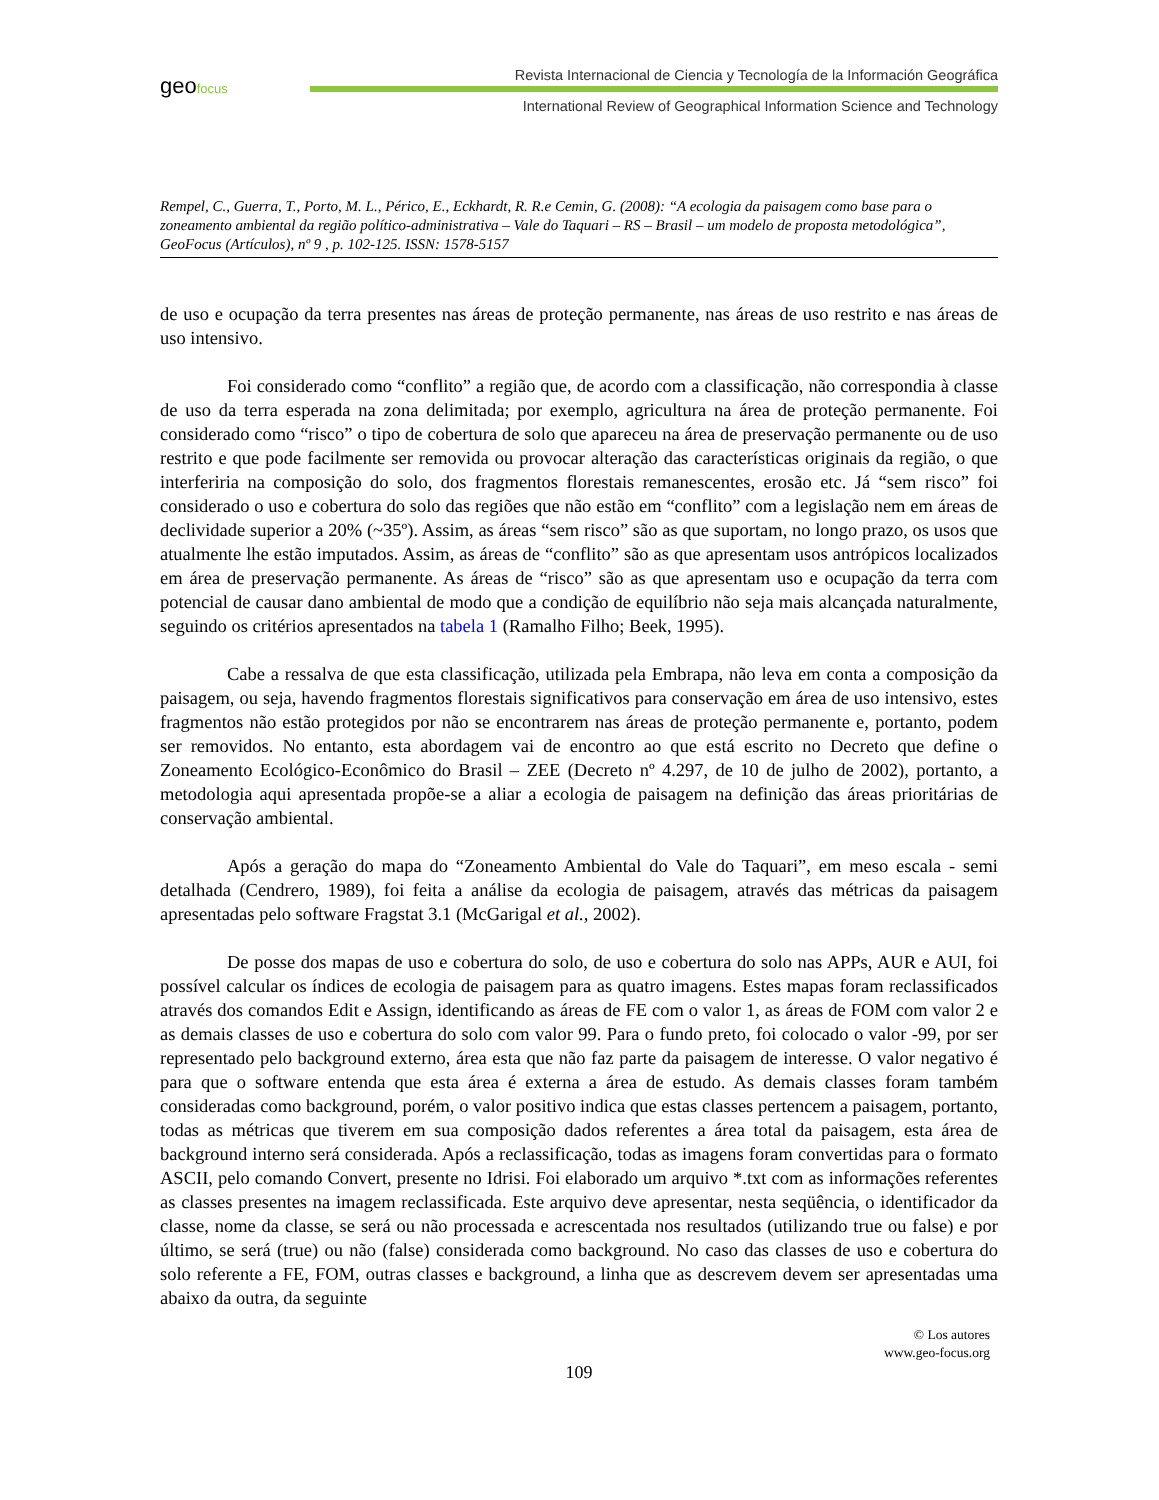geofocus
Revista Internacional de Ciencia y Tecnología de la Información Geográfica
International Review of Geographical Information Science and Technology
Rempel, C., Guerra, T., Porto, M. L., Périco, E., Eckhardt, R. R.e Cemin, G. (2008): “A ecologia da paisagem como base para o zoneamento ambiental da região político-administrativa – Vale do Taquari – RS – Brasil – um modelo de proposta metodológica”, GeoFocus (Artículos), nº 9 , p. 102-125. ISSN: 1578-5157
de uso e ocupação da terra presentes nas áreas de proteção permanente, nas áreas de uso restrito e nas áreas de uso intensivo.
Foi considerado como “conflito” a região que, de acordo com a classificação, não correspondia à classe de uso da terra esperada na zona delimitada; por exemplo, agricultura na área de proteção permanente. Foi considerado como “risco” o tipo de cobertura de solo que apareceu na área de preservação permanente ou de uso restrito e que pode facilmente ser removida ou provocar alteração das características originais da região, o que interferiria na composição do solo, dos fragmentos florestais remanescentes, erosão etc. Já “sem risco” foi considerado o uso e cobertura do solo das regiões que não estão em “conflito” com a legislação nem em áreas de declividade superior a 20% (~35º). Assim, as áreas “sem risco” são as que suportam, no longo prazo, os usos que atualmente lhe estão imputados. Assim, as áreas de “conflito” são as que apresentam usos antrópicos localizados em área de preservação permanente. As áreas de “risco” são as que apresentam uso e ocupação da terra com potencial de causar dano ambiental de modo que a condição de equilíbrio não seja mais alcançada naturalmente, seguindo os critérios apresentados na tabela 1 (Ramalho Filho; Beek, 1995).
Cabe a ressalva de que esta classificação, utilizada pela Embrapa, não leva em conta a composição da paisagem, ou seja, havendo fragmentos florestais significativos para conservação em área de uso intensivo, estes fragmentos não estão protegidos por não se encontrarem nas áreas de proteção permanente e, portanto, podem ser removidos. No entanto, esta abordagem vai de encontro ao que está escrito no Decreto que define o Zoneamento Ecológico-Econômico do Brasil – ZEE (Decreto nº 4.297, de 10 de julho de 2002), portanto, a metodologia aqui apresentada propõe-se a aliar a ecologia de paisagem na definição das áreas prioritárias de conservação ambiental.
Após a geração do mapa do “Zoneamento Ambiental do Vale do Taquari”, em meso escala - semi detalhada (Cendrero, 1989), foi feita a análise da ecologia de paisagem, através das métricas da paisagem apresentadas pelo software Fragstat 3.1 (McGarigal et al., 2002).
De posse dos mapas de uso e cobertura do solo, de uso e cobertura do solo nas APPs, AUR e AUI, foi possível calcular os índices de ecologia de paisagem para as quatro imagens. Estes mapas foram reclassificados através dos comandos Edit e Assign, identificando as áreas de FE com o valor 1, as áreas de FOM com valor 2 e as demais classes de uso e cobertura do solo com valor 99. Para o fundo preto, foi colocado o valor -99, por ser representado pelo background externo, área esta que não faz parte da paisagem de interesse. O valor negativo é para que o software entenda que esta área é externa a área de estudo. As demais classes foram também consideradas como background, porém, o valor positivo indica que estas classes pertencem a paisagem, portanto, todas as métricas que tiverem em sua composição dados referentes a área total da paisagem, esta área de background interno será considerada. Após a reclassificação, todas as imagens foram convertidas para o formato ASCII, pelo comando Convert, presente no Idrisi. Foi elaborado um arquivo *.txt com as informações referentes as classes presentes na imagem reclassificada. Este arquivo deve apresentar, nesta seqüência, o identificador da classe, nome da classe, se será ou não processada e acrescentada nos resultados (utilizando true ou false) e por último, se será (true) ou não (false) considerada como background. No caso das classes de uso e cobertura do solo referente a FE, FOM, outras classes e background, a linha que as descrevem devem ser apresentadas uma abaixo da outra, da seguinte
© Los autores
www.geo-focus.org
109